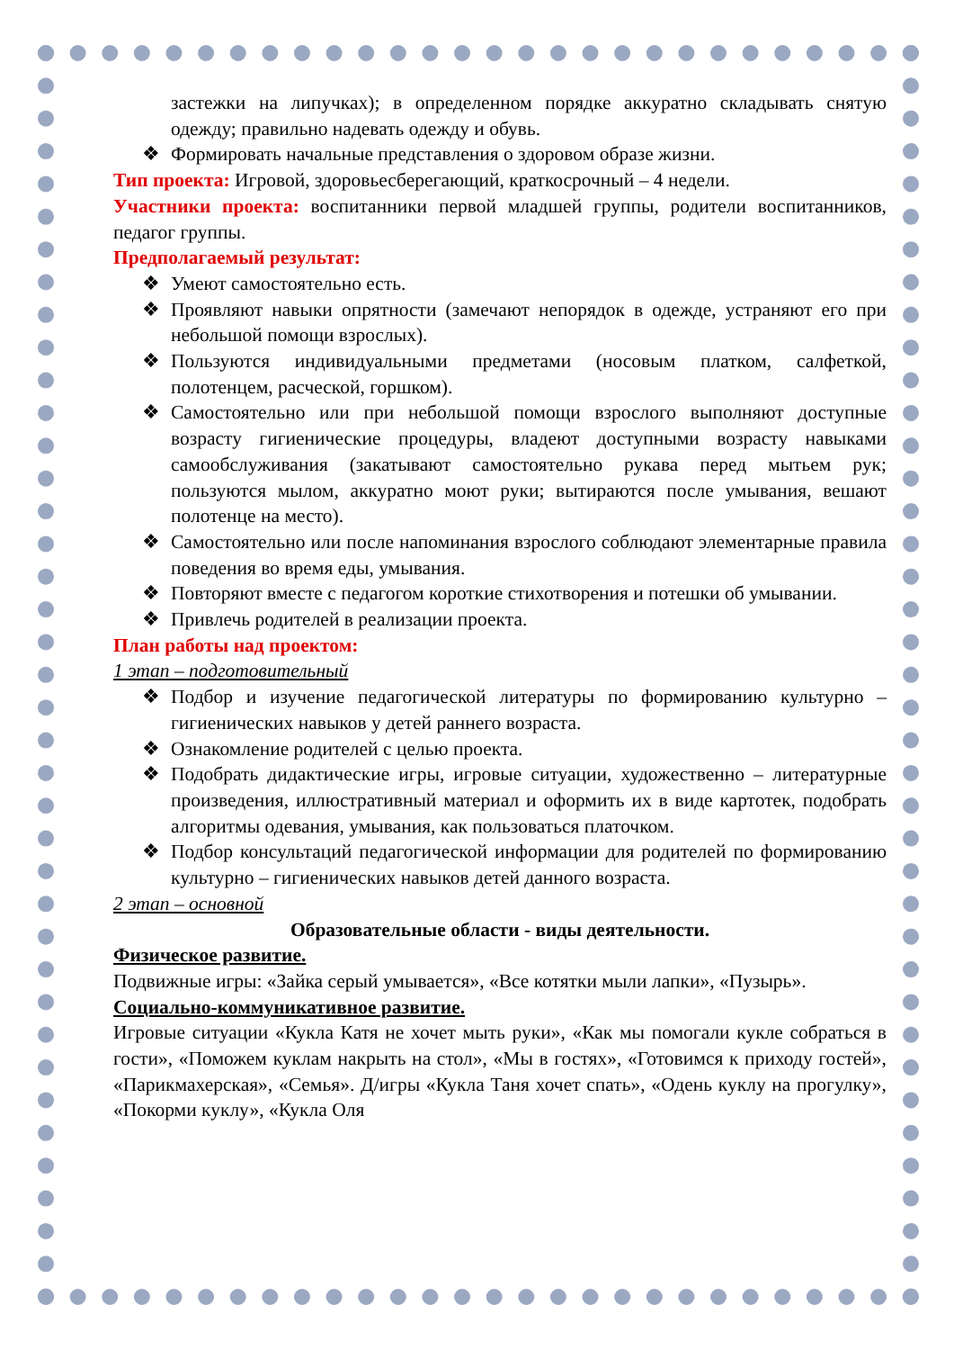застежки на липучках); в определенном порядке аккуратно складывать снятую одежду; правильно надевать одежду и обувь.
❖ Формировать начальные представления о здоровом образе жизни.
Тип проекта: Игровой, здоровьесберегающий, краткосрочный – 4 недели.
Участники проекта: воспитанники первой младшей группы, родители воспитанников, педагог группы.
Предполагаемый результат:
❖ Умеют самостоятельно есть.
❖ Проявляют навыки опрятности (замечают непорядок в одежде, устраняют его при небольшой помощи взрослых).
❖ Пользуются индивидуальными предметами (носовым платком, салфеткой, полотенцем, расческой, горшком).
❖ Самостоятельно или при небольшой помощи взрослого выполняют доступные возрасту гигиенические процедуры, владеют доступными возрасту навыками самообслуживания (закатывают самостоятельно рукава перед мытьем рук; пользуются мылом, аккуратно моют руки; вытираются после умывания, вешают полотенце на место).
❖ Самостоятельно или после напоминания взрослого соблюдают элементарные правила поведения во время еды, умывания.
❖ Повторяют вместе с педагогом короткие стихотворения и потешки об умывании.
❖ Привлечь родителей в реализации проекта.
План работы над проектом:
1 этап – подготовительный
❖ Подбор и изучение педагогической литературы по формированию культурно – гигиенических навыков у детей раннего возраста.
❖ Ознакомление родителей с целью проекта.
❖ Подобрать дидактические игры, игровые ситуации, художественно – литературные произведения, иллюстративный материал и оформить их в виде картотек, подобрать алгоритмы одевания, умывания, как пользоваться платочком.
❖ Подбор консультаций педагогической информации для родителей по формированию культурно – гигиенических навыков детей данного возраста.
2 этап – основной
Образовательные области - виды деятельности.
Физическое развитие.
Подвижные игры: «Зайка серый умывается», «Все котятки мыли лапки», «Пузырь».
Социально-коммуникативное развитие.
Игровые ситуации «Кукла Катя не хочет мыть руки», «Как мы помогали кукле собраться в гости», «Поможем куклам накрыть на стол», «Мы в гостях», «Готовимся к приходу гостей», «Парикмахерская», «Семья». Д/игры «Кукла Таня хочет спать», «Одень куклу на прогулку», «Покорми куклу», «Кукла Оля